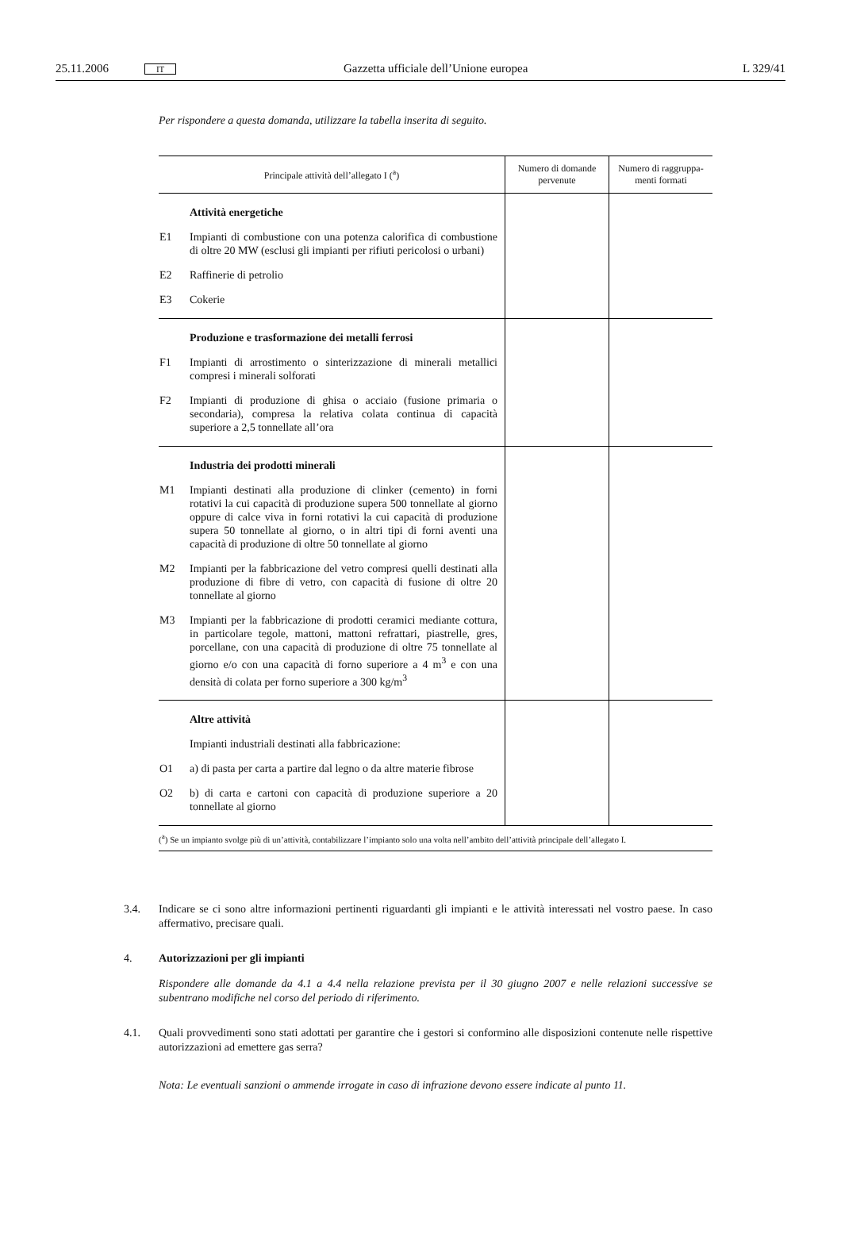25.11.2006 IT Gazzetta ufficiale dell’Unione europea L 329/41
Per rispondere a questa domanda, utilizzare la tabella inserita di seguito.
| Principale attività dell’allegato I (<sup>a</sup>) | Numero di domande pervenute | Numero di raggruppa-menti formati |
| --- | --- | --- |
| Attività energetiche E1 Impianti di combustione con una potenza calorifica di combustione di oltre 20 MW (esclusi gli impianti per rifiuti pericolosi o urbani) E2 Raffinerie di petrolio E3 Cokerie | | |
| Produzione e trasformazione dei metalli ferrosi F1 Impianti di arrostimento o sinterizzazione di minerali metallici compresi i minerali solforati F2 Impianti di produzione di ghisa o acciaio (fusione primaria o secondaria), compresa la relativa colata continua di capacità superiore a 2,5 tonnellate all’ora | | |
| Industria dei prodotti minerali M1 Impianti destinati alla produzione di clinker (cemento) in forni rotativi la cui capacità di produzione supera 500 tonnellate al giorno oppure di calce viva in forni rotativi la cui capacità di produzione supera 50 tonnellate al giorno, o in altri tipi di forni aventi una capacità di produzione di oltre 50 tonnellate al giorno M2 Impianti per la fabbricazione del vetro compresi quelli destinati alla produzione di fibre di vetro, con capacità di fusione di oltre 20 tonnellate al giorno M3 Impianti per la fabbricazione di prodotti ceramici mediante cottura, in particolare tegole, mattoni, mattoni refrattari, piastrelle, gres, porcellane, con una capacità di produzione di oltre 75 tonnellate al giorno e/o con una capacità di forno superiore a 4 m<sup>3</sup> e con una densità di colata per forno superiore a 300 kg/m<sup>3</sup> | | |
| Altre attività Impianti industriali destinati alla fabbricazione: O1 a) di pasta per carta a partire dal legno o da altre materie fibrose O2 b) di carta e cartoni con capacità di produzione superiore a 20 tonnellate al giorno | | |
(<sup>a</sup>) Se un impianto svolge più di un’attività, contabilizzare l’impianto solo una volta nell’ambito dell’attività principale dell’allegato I.
3.4. Indicare se ci sono altre informazioni pertinenti riguardanti gli impianti e le attività interessati nel vostro paese. In caso affermativo, precisare quali.
4. Autorizzazioni per gli impianti
Rispondere alle domande da 4.1 a 4.4 nella relazione prevista per il 30 giugno 2007 e nelle relazioni successive se subentrano modifiche nel corso del periodo di riferimento.
4.1. Quali provvedimenti sono stati adottati per garantire che i gestori si conformino alle disposizioni contenute nelle rispettive autorizzazioni ad emettere gas serra?
Nota: Le eventuali sanzioni o ammende irrogate in caso di infrazione devono essere indicate al punto 11.